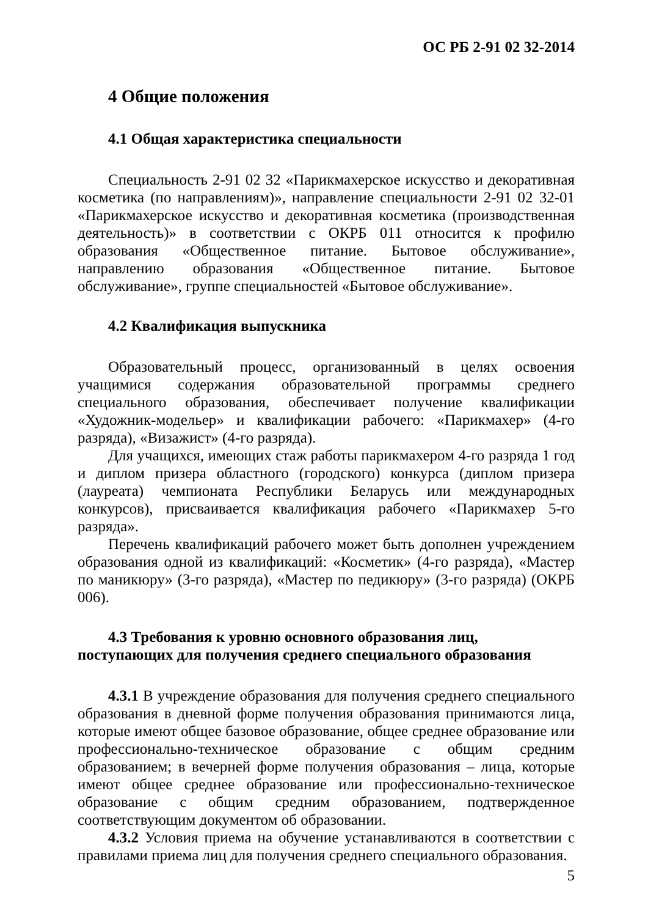ОС РБ 2-91 02 32-2014
4 Общие положения
4.1 Общая характеристика специальности
Специальность 2-91 02 32 «Парикмахерское искусство и декоративная косметика (по направлениям)», направление специальности 2-91 02 32-01 «Парикмахерское искусство и декоративная косметика (производственная деятельность)» в соответствии с ОКРБ 011 относится к профилю образования «Общественное питание. Бытовое обслуживание», направлению образования «Общественное питание. Бытовое обслуживание», группе специальностей «Бытовое обслуживание».
4.2 Квалификация выпускника
Образовательный процесс, организованный в целях освоения учащимися содержания образовательной программы среднего специального образования, обеспечивает получение квалификации «Художник-модельер» и квалификации рабочего: «Парикмахер» (4-го разряда), «Визажист» (4-го разряда).
Для учащихся, имеющих стаж работы парикмахером 4-го разряда 1 год и диплом призера областного (городского) конкурса (диплом призера (лауреата) чемпионата Республики Беларусь или международных конкурсов), присваивается квалификация рабочего «Парикмахер 5-го разряда».
Перечень квалификаций рабочего может быть дополнен учреждением образования одной из квалификаций: «Косметик» (4-го разряда), «Мастер по маникюру» (3-го разряда), «Мастер по педикюру» (3-го разряда) (ОКРБ 006).
4.3 Требования к уровню основного образования лиц, поступающих для получения среднего специального образования
4.3.1 В учреждение образования для получения среднего специального образования в дневной форме получения образования принимаются лица, которые имеют общее базовое образование, общее среднее образование или профессионально-техническое образование с общим средним образованием; в вечерней форме получения образования – лица, которые имеют общее среднее образование или профессионально-техническое образование с общим средним образованием, подтвержденное соответствующим документом об образовании.
4.3.2 Условия приема на обучение устанавливаются в соответствии с правилами приема лиц для получения среднего специального образования.
5